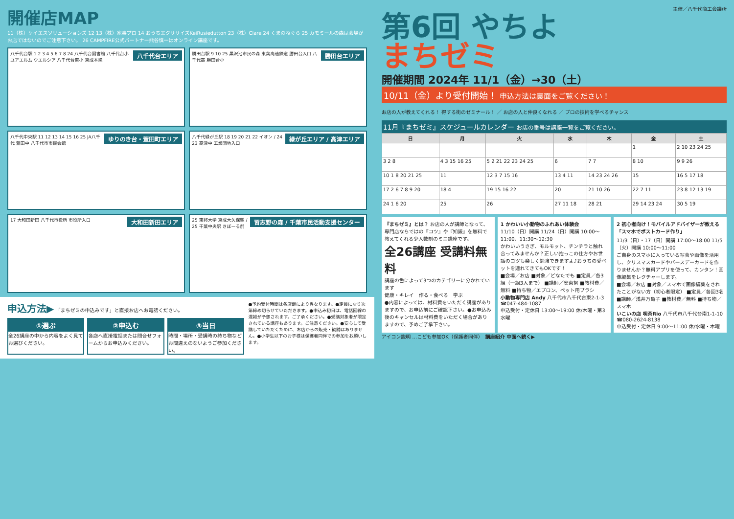開催店MAP
11（株）ケイエスソリューションズ 12 13（株）家事プロ 14 おうちエクササイズKeiRusiedutton 23（株）Clare 24 くまのねぐら 25 カモミールの森は会場がお店ではないのでご注意下さい。 26 CAMPFIRE公式パートナー熊谷慎一はオンライン講座です。
八千代台エリア
八千代台駅 1 2 3 4 5 6 7 8 24 八千代台図書館 八千代台小 ユアエルム ウエルシア 八千代台東小 京成本線
勝田台エリア
勝田台駅 9 10 25 黒沢池市民の森 東葉高速鉄道 勝田台入口 八千代高 勝田台小
ゆりのき台・萱田町エリア
八千代中央駅 11 12 13 14 15 16 25 JA八千代 萱田中 八千代市市民会館
緑が丘エリア / 高津エリア
八千代緑が丘駅 18 19 20 21 22 イオン / 24 23 高津中 工業団地入口
大和田新田エリア
17 大和田新田 八千代市役所 市役所入口
習志野の森 / 千葉市民活動支援センター
25 東邦大学 京成大久保駅 / 25 千葉中央駅 きぼーる前
申込方法▶ 「まちゼミの申込みです」と直接お店へお電話ください。
①選ぶ
全26講座の中から内容をよく見てお選びください。
②申込む
各店へ直接電話または問合せフォームからお申込みください。
③当日
時間・場所・受講時の持ち物などお間違えのないようご参加ください。
●予約受付時間は各店舗により異なります。●定員になり次第締め切らせていただきます。●申込み初日は、電話回線の混雑が予想されます。ご了承ください。●受講対象者が限定されている講座もあります。ご注意ください。●安心して受講していただくために、お店からの販売・勧誘はありません。●小学生以下のお子様は保護者同伴での参加をお願いします。
主催／八千代商工会議所
第6回 やちよ
まちゼミ
開催期間 2024年 11/1（金）→30（土）
10/11（金）より受付開始！ 申込方法は裏面をご覧ください！
お店の人が教えてくれる！ 得する街のゼミナール！ ／ お店の人と仲良くなれる ／ プロの技術を学べるチャンス
11月『まちゼミ』スケジュールカレンダー お店の番号は講座一覧をご覧ください。
| 日 | 月 | 火 | 水 | 木 | 金 | 土 |
| --- | --- | --- | --- | --- | --- | --- |
| | | | | | 1 | 2 10 23 24 25 |
| 3 2 8 | 4 3 15 16 25 | 5 2 21 22 23 24 25 | 6 | 7 7 | 8 10 | 9 9 26 |
| 10 1 8 20 21 25 | 11 | 12 3 7 15 16 | 13 4 11 | 14 23 24 26 | 15 | 16 5 17 18 |
| 17 2 6 7 8 9 20 | 18 4 | 19 15 16 22 | 20 | 21 10 26 | 22 7 11 | 23 8 12 13 19 |
| 24 1 6 20 | 25 | 26 | 27 11 18 | 28 21 | 29 14 23 24 | 30 5 19 |
『まちゼミ』とは？ お店の人が講師となって、専門店ならではの『コツ』や『知識』を無料で教えてくれる少人数制のミニ講座です。
全26講座 受講料無料
講座の色によって3つのカテゴリーに分かれています
健康・キレイ　作る・食べる　学ぶ
●内容によっては、材料費をいただく講座がありますので、お申込前にご確認下さい。●お申込み後のキャンセルは材料費をいただく場合がありますので、予めご了承下さい。
1 かわいい小動物のふれあい体験会
11/10（日）開講 11/24（日）開講 10:00〜11:00、11:30〜12:30
かわいいうさぎ、モルモット、チンチラと触れ合ってみませんか？正しい抱っこの仕方やお世話のコツも楽しく勉強できますよ♪おうちの愛ペットを連れてきてもOKです！
■会場／お店 ■対象／どなたでも ■定員／各3組（一組3人まで） ■講師／安東努 ■教材費／無料 ■持ち物／エプロン、ペット用ブラシ
小動物専門店 Andy 八千代市八千代台東2-1-3 ☎047-484-1087
申込受付・定休日 13:00〜19:00 休/木曜・第3水曜
2 初心者向け！モバイルアドバイザーが教える「スマホでポストカード作り」
11/3（日）・17（日）開講 17:00〜18:00 11/5（火）開講 10:00〜11:00
ご自身のスマホに入っている写真や画像を活用し、クリスマスカードやバースデーカードを作りませんか？無料アプリを使って、カンタン！画像編集をレクチャーします。
■会場／お店 ■対象／スマホで画像編集をされたことがない方（初心者限定） ■定員／各回3名 ■講師／浅井万亀子 ■教材費／無料 ■持ち物／スマホ
いこいの店 喫茶Rio 八千代市八千代台南1-1-10 ☎080-2624-8138
申込受付・定休日 9:00〜11:00 休/水曜・木曜
アイコン説明 …こども参加OK（保護者同伴）　講座紹介 中面へ続く▶